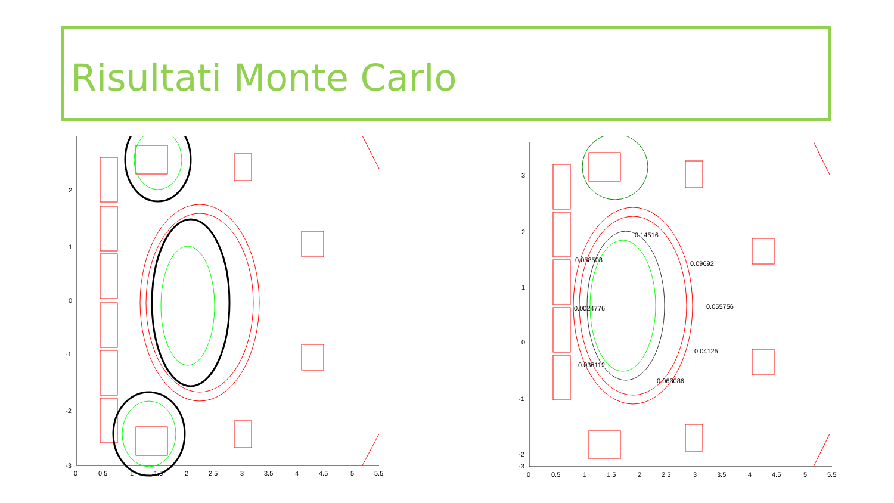Risultati Monte Carlo
2
1
0
-1
-2
-3
0
0.5
1
1.5
2
2.5
3
3.5
4
4.5
5
5.5
0.14516
0.058508
0.09692
0.0024776
0.055756
0.04125
0.036112
0.063086
3
2
1
0
-1
-2
-3
0
0.5
1
1.5
2
2.5
3
3.5
4
4.5
5
5.5